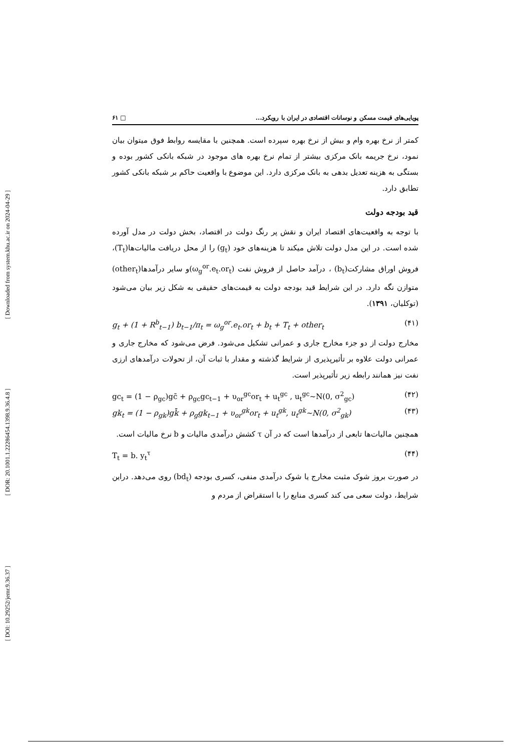[ Downloaded from system.khu.ac.ir on 2024-04-29 ]
[ DOR: 20.1001.1.22286454.1398.9.36.4.8 ]
[ DOI: 10.29252/jemr.9.36.37 ]
پویایی‌های قیمت مسکن و نوسانات اقتصادی در ایران با رویکرد... □ ۶۱
کمتر از نرخ بهره وام و بیش از نرخ بهره سپرده است. همچنین با مقایسه روابط فوق میتوان بیان نمود، نرخ جریمه بانک مرکزی بیشتر از تمام نرخ بهره های موجود در شبکه بانکی کشور بوده و بستگی به هزینه تعدیل بدهی به بانک مرکزی دارد. این موضوع با واقعیت حاکم بر شبکه بانکی کشور تطابق دارد.
قید بودجه دولت
با توجه به واقعیت‌های اقتصاد ایران و نقش پر رنگ دولت در اقتصاد، بخش دولت در مدل آورده شده است. در این مدل دولت تلاش میکند تا هزینه‌های خود (g<sub>t</sub>) را از محل دریافت مالیات‌ها(T<sub>t</sub>)، فروش اوراق مشارکت(b<sub>t</sub>) ، درآمد حاصل از فروش نفت (ω<sub>g</sub><sup>or</sup>.e<sub>t</sub>.or<sub>t</sub>)و سایر درآمدها(other<sub>t</sub>) متوازن نگه دارد. در این شرایط قید بودجه دولت به قیمت‌های حقیقی به شکل زیر بیان می‌شود (توکلیان، ۱۳۹۱).
g<sub>t</sub> + (1 + R<sup>b</sup><sub>t−1</sub>) b<sub>t−1</sub>/π<sub>t</sub> = ω<sub>g</sub><sup>or</sup>.e<sub>t</sub>.or<sub>t</sub> + b<sub>t</sub> + T<sub>t</sub> + other<sub>t</sub> (۴۱)
مخارج دولت از دو جزء مخارج جاری و عمرانی تشکیل می‌شود. فرض می‌شود که مخارج جاری و عمرانی دولت علاوه بر تأثیرپذیری از شرایط گذشته و مقدار با ثبات آن، از تحولات درآمدهای ارزی نفت نیز همانند رابطه زیر تأثیرپذیر است.
gc<sub>t</sub> = (1 − ρ<sub>gc</sub>)gc̄ + ρ<sub>gc</sub>gc<sub>t−1</sub> + υ<sub>or</sub><sup>gc</sup>or<sub>t</sub> + u<sub>t</sub><sup>gc</sup> , u<sub>t</sub><sup>gc</sup>~N(0, σ<sup>2</sup><sub>gc</sub>) (۴۲)
gk<sub>t</sub> = (1 − ρ<sub>gk</sub>)gk̄ + ρ<sub>g</sub>gk<sub>t−1</sub> + υ<sub>or</sub><sup>gk</sup>or<sub>t</sub> + u<sub>t</sub><sup>gk</sup>, u<sub>t</sub><sup>gk</sup>~N(0, σ<sup>2</sup><sub>gk</sub>) (۴۳)
همچنین مالیات‌ها تابعی از درآمدها است که در آن τ کشش درآمدی مالیات و b نرخ مالیات است.
T<sub>t</sub> = b. y<sub>t</sub><sup>τ</sup> (۴۴)
در صورت بروز شوک مثبت مخارج یا شوک درآمدی منفی، کسری بودجه (bd<sub>t</sub>) روی می‌دهد. دراین شرایط، دولت سعی می کند کسری منابع را با استقراض از مردم و